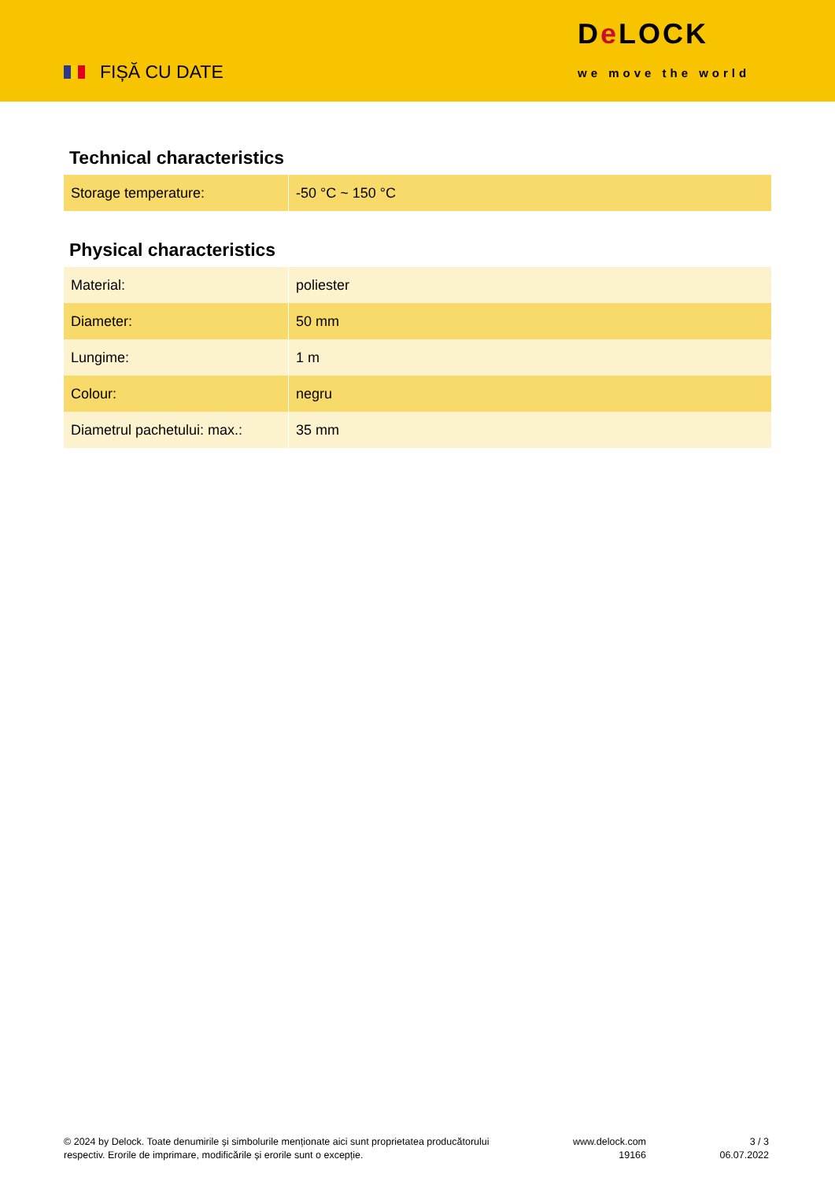FIȘĂ CU DATE
De LOCK
we move the world
Technical characteristics
| Storage temperature: | -50 °C ~ 150 °C |
Physical characteristics
| Material: | poliester |
| Diameter: | 50 mm |
| Lungime: | 1 m |
| Colour: | negru |
| Diametrul pachetului: max.: | 35 mm |
© 2024 by Delock. Toate denumirile și simbolurile menționate aici sunt proprietatea producătorului respectiv. Erorile de imprimare, modificările și erorile sunt o excepție.
www.delock.com
19166
3 / 3
06.07.2022